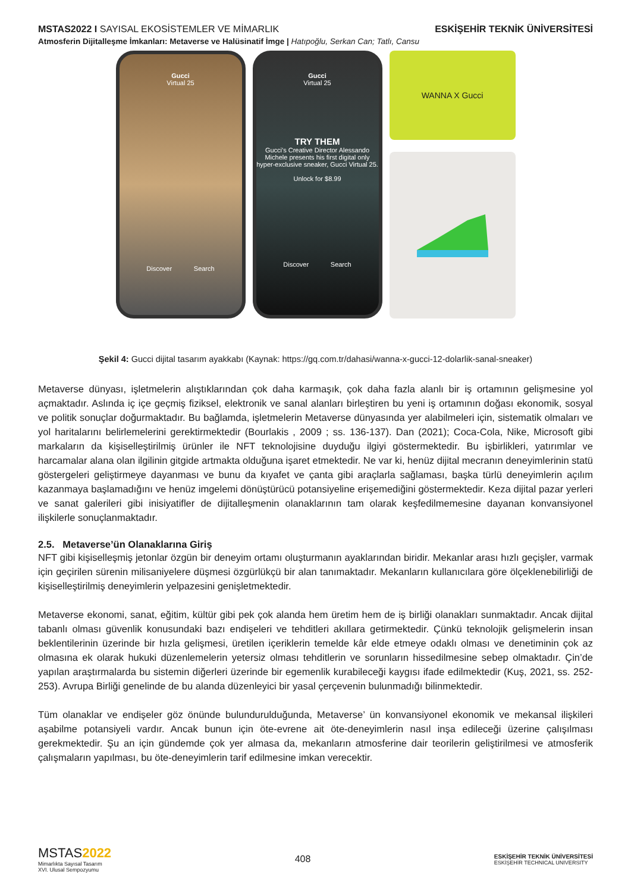MSTAS2022 I SAYISAL EKOSİSTEMLER VE MİMARLIK
ESKİŞEHİR TEKNİK ÜNİVERSİTESİ
Atmosferin Dijitalleşme İmkanları: Metaverse ve Halüsinatif İmge | Hatıpoğlu, Serkan Can; Tatlı, Cansu
Gucci
Virtual 25
Discover Search
Gucci
Virtual 25
TRY THEM
Gucci's Creative Director Alessando Michele presents his first digital only hyper-exclusive sneaker, Gucci Virtual 25.
Unlock for $8.99
Discover Search
WANNA X Gucci
Şekil 4: Gucci dijital tasarım ayakkabı (Kaynak: https://gq.com.tr/dahasi/wanna-x-gucci-12-dolarlik-sanal-sneaker)
Metaverse dünyası, işletmelerin alıştıklarından çok daha karmaşık, çok daha fazla alanlı bir iş ortamının gelişmesine yol açmaktadır. Aslında iç içe geçmiş fiziksel, elektronik ve sanal alanları birleştiren bu yeni iş ortamının doğası ekonomik, sosyal ve politik sonuçlar doğurmaktadır. Bu bağlamda, işletmelerin Metaverse dünyasında yer alabilmeleri için, sistematik olmaları ve yol haritalarını belirlemelerini gerektirmektedir (Bourlakis , 2009 ; ss. 136-137). Dan (2021); Coca-Cola, Nike, Microsoft gibi markaların da kişiselleştirilmiş ürünler ile NFT teknolojisine duyduğu ilgiyi göstermektedir. Bu işbirlikleri, yatırımlar ve harcamalar alana olan ilgilinin gitgide artmakta olduğuna işaret etmektedir. Ne var ki, henüz dijital mecranın deneyimlerinin statü göstergeleri geliştirmeye dayanması ve bunu da kıyafet ve çanta gibi araçlarla sağlaması, başka türlü deneyimlerin açılım kazanmaya başlamadığını ve henüz imgelemi dönüştürücü potansiyeline erişemediğini göstermektedir. Keza dijital pazar yerleri ve sanat galerileri gibi inisiyatifler de dijitalleşmenin olanaklarının tam olarak keşfedilmemesine dayanan konvansiyonel ilişkilerle sonuçlanmaktadır.
2.5. Metaverse’ün Olanaklarına Giriş
NFT gibi kişiselleşmiş jetonlar özgün bir deneyim ortamı oluşturmanın ayaklarından biridir. Mekanlar arası hızlı geçişler, varmak için geçirilen sürenin milisaniyelere düşmesi özgürlükçü bir alan tanımaktadır. Mekanların kullanıcılara göre ölçeklenebilirliği de kişiselleştirilmiş deneyimlerin yelpazesini genişletmektedir.
Metaverse ekonomi, sanat, eğitim, kültür gibi pek çok alanda hem üretim hem de iş birliği olanakları sunmaktadır. Ancak dijital tabanlı olması güvenlik konusundaki bazı endişeleri ve tehditleri akıllara getirmektedir. Çünkü teknolojik gelişmelerin insan beklentilerinin üzerinde bir hızla gelişmesi, üretilen içeriklerin temelde kâr elde etmeye odaklı olması ve denetiminin çok az olmasına ek olarak hukuki düzenlemelerin yetersiz olması tehditlerin ve sorunların hissedilmesine sebep olmaktadır. Çin’de yapılan araştırmalarda bu sistemin diğerleri üzerinde bir egemenlik kurabileceği kaygısı ifade edilmektedir (Kuş, 2021, ss. 252-253). Avrupa Birliği genelinde de bu alanda düzenleyici bir yasal çerçevenin bulunmadığı bilinmektedir.
Tüm olanaklar ve endişeler göz önünde bulundurulduğunda, Metaverse’ ün konvansiyonel ekonomik ve mekansal ilişkileri aşabilme potansiyeli vardır. Ancak bunun için öte-evrene ait öte-deneyimlerin nasıl inşa edileceği üzerine çalışılması gerekmektedir. Şu an için gündemde çok yer almasa da, mekanların atmosferine dair teorilerin geliştirilmesi ve atmosferik çalışmaların yapılması, bu öte-deneyimlerin tarif edilmesine imkan verecektir.
MSTAS 2022
Mimarlıkta Sayısal Tasarım
XVI. Ulusal Sempozyumu
408
ESKİŞEHİR TEKNİK ÜNİVERSİTESİ
ESKİŞEHİR TECHNICAL UNIVERSITY